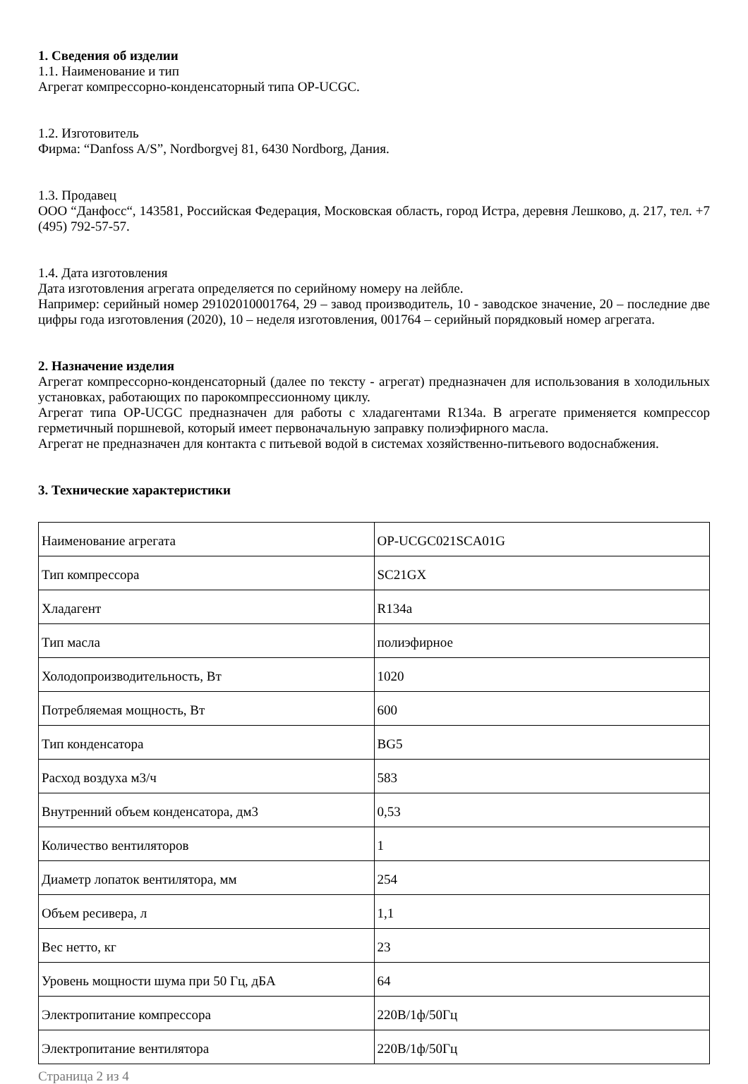1. Сведения об изделии
1.1. Наименование и тип
Агрегат компрессорно-конденсаторный типа OP-UCGC.
1.2. Изготовитель
Фирма: “Danfoss A/S”, Nordborgvej 81, 6430 Nordborg, Дания.
1.3. Продавец
ООО “Данфосс“, 143581, Российская Федерация, Московская область, город Истра, деревня Лешково, д. 217, тел. +7 (495) 792-57-57.
1.4. Дата изготовления
Дата изготовления агрегата определяется по серийному номеру на лейбле.
Например: серийный номер 29102010001764, 29 – завод производитель, 10 - заводское значение, 20 – последние две цифры года изготовления (2020), 10 – неделя изготовления, 001764 – серийный порядковый номер агрегата.
2. Назначение изделия
Агрегат компрессорно-конденсаторный (далее по тексту - агрегат) предназначен для использования в холодильных установках, работающих по парокомпрессионному циклу.
Агрегат типа OP-UCGC предназначен для работы с хладагентами R134a. В агрегате применяется компрессор герметичный поршневой, который имеет первоначальную заправку полиэфирного масла.
Агрегат не предназначен для контакта с питьевой водой в системах хозяйственно-питьевого водоснабжения.
3. Технические характеристики
| Наименование агрегата | OP-UCGC021SCA01G |
| Тип компрессора | SC21GX |
| Хладагент | R134a |
| Тип масла | полиэфирное |
| Холодопроизводительность, Вт | 1020 |
| Потребляемая мощность, Вт | 600 |
| Тип конденсатора | BG5 |
| Расход воздуха м3/ч | 583 |
| Внутренний объем конденсатора, дм3 | 0,53 |
| Количество вентиляторов | 1 |
| Диаметр лопаток вентилятора, мм | 254 |
| Объем ресивера, л | 1,1 |
| Вес нетто, кг | 23 |
| Уровень мощности шума при 50 Гц, дБА | 64 |
| Электропитание компрессора | 220В/1ф/50Гц |
| Электропитание вентилятора | 220В/1ф/50Гц |
Страница 2 из 4